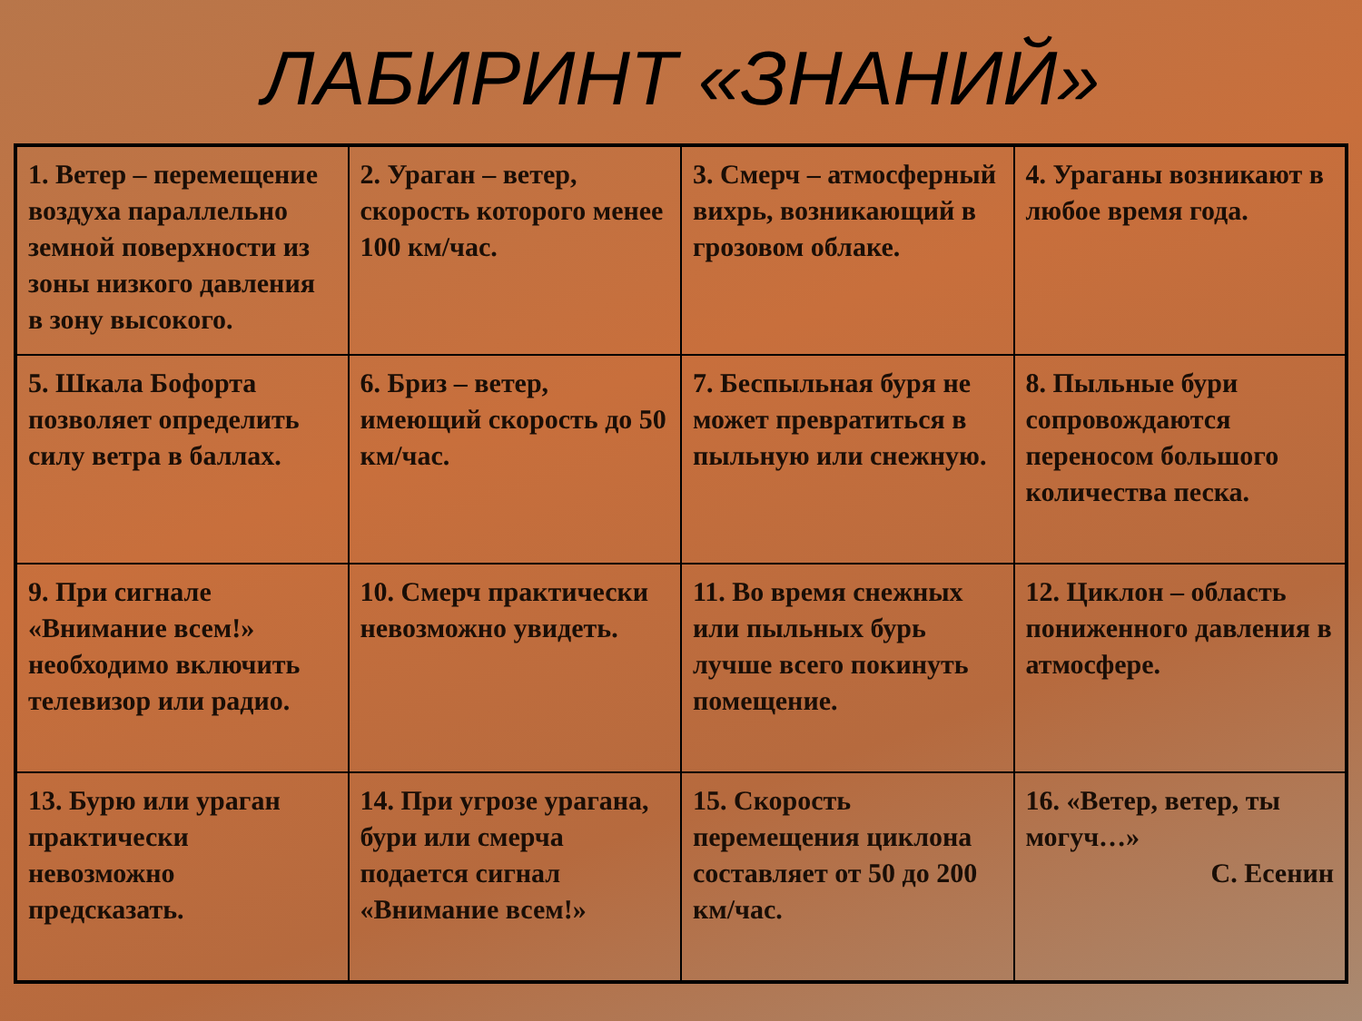ЛАБИРИНТ «ЗНАНИЙ»
| 1. Ветер – перемещение воздуха параллельно земной поверхности из зоны низкого давления в зону высокого. | 2. Ураган – ветер, скорость которого менее 100 км/час. | 3. Смерч – атмосферный вихрь, возникающий в грозовом облаке. | 4. Ураганы возникают в любое время года. |
| 5. Шкала Бофорта позволяет определить силу ветра в баллах. | 6. Бриз – ветер, имеющий скорость до 50 км/час. | 7. Беспыльная буря не может превратиться в пыльную или снежную. | 8. Пыльные бури сопровождаются переносом большого количества песка. |
| 9. При сигнале «Внимание всем!» необходимо включить телевизор или радио. | 10. Смерч практически невозможно увидеть. | 11. Во время снежных или пыльных бурь лучше всего покинуть помещение. | 12. Циклон – область пониженного давления в атмосфере. |
| 13. Бурю или ураган практически невозможно предсказать. | 14. При угрозе урагана, бури или смерча подается сигнал «Внимание всем!» | 15. Скорость перемещения циклона составляет от 50 до 200 км/час. | 16. «Ветер, ветер, ты могуч…» С. Есенин |